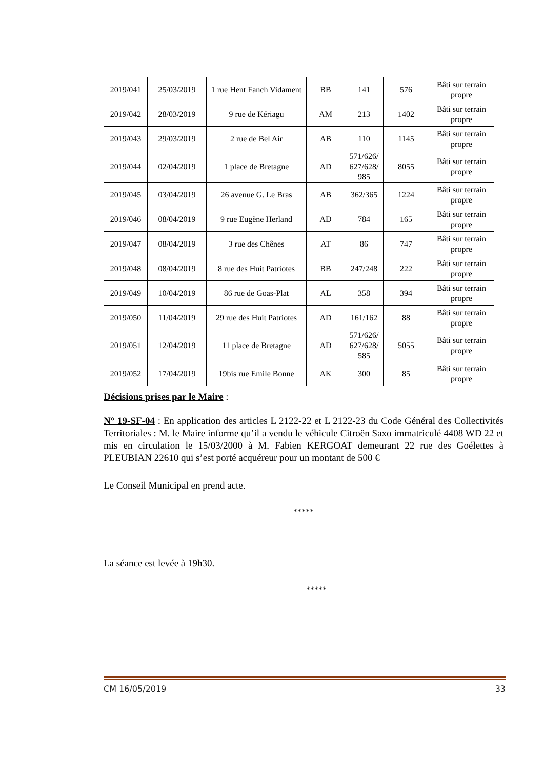| 2019/041 | 25/03/2019 | 1 rue Hent Fanch Vidament | BB | 141 | 576 | Bâti sur terrain propre |
| 2019/042 | 28/03/2019 | 9 rue de Kériagu | AM | 213 | 1402 | Bâti sur terrain propre |
| 2019/043 | 29/03/2019 | 2 rue de Bel Air | AB | 110 | 1145 | Bâti sur terrain propre |
| 2019/044 | 02/04/2019 | 1 place de Bretagne | AD | 571/626/ 627/628/ 985 | 8055 | Bâti sur terrain propre |
| 2019/045 | 03/04/2019 | 26 avenue G. Le Bras | AB | 362/365 | 1224 | Bâti sur terrain propre |
| 2019/046 | 08/04/2019 | 9 rue Eugène Herland | AD | 784 | 165 | Bâti sur terrain propre |
| 2019/047 | 08/04/2019 | 3 rue des Chênes | AT | 86 | 747 | Bâti sur terrain propre |
| 2019/048 | 08/04/2019 | 8 rue des Huit Patriotes | BB | 247/248 | 222 | Bâti sur terrain propre |
| 2019/049 | 10/04/2019 | 86 rue de Goas-Plat | AL | 358 | 394 | Bâti sur terrain propre |
| 2019/050 | 11/04/2019 | 29 rue des Huit Patriotes | AD | 161/162 | 88 | Bâti sur terrain propre |
| 2019/051 | 12/04/2019 | 11 place de Bretagne | AD | 571/626/ 627/628/ 585 | 5055 | Bâti sur terrain propre |
| 2019/052 | 17/04/2019 | 19bis rue Emile Bonne | AK | 300 | 85 | Bâti sur terrain propre |
Décisions prises par le Maire :
N° 19-SF-04 : En application des articles L 2122-22 et L 2122-23 du Code Général des Collectivités Territoriales : M. le Maire informe qu’il a vendu le véhicule Citroën Saxo immatriculé 4408 WD 22 et mis en circulation le 15/03/2000 à M. Fabien KERGOAT demeurant 22 rue des Goélettes à PLEUBIAN 22610 qui s’est porté acquéreur pour un montant de 500 €
Le Conseil Municipal en prend acte.
*****
La séance est levée à 19h30.
*****
CM 16/05/2019 33